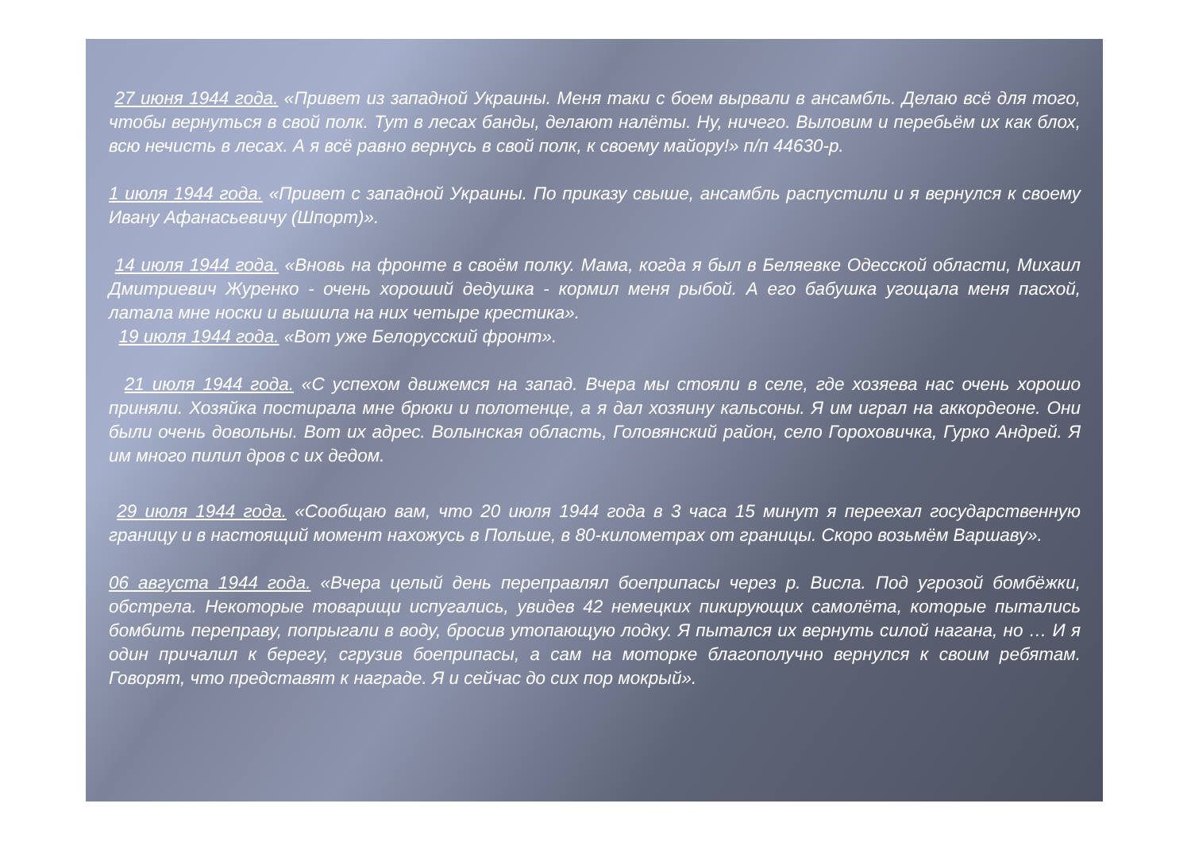27 июня 1944 года. «Привет из западной Украины. Меня таки с боем вырвали в ансамбль. Делаю всё для того, чтобы вернуться в свой полк. Тут в лесах банды, делают налёты. Ну, ничего. Выловим и перебьём их как блох, всю нечисть в лесах. А я всё равно вернусь в свой полк, к своему майору!» п/п 44630-р.
1 июля 1944 года. «Привет с западной Украины. По приказу свыше, ансамбль распустили и я вернулся к своему Ивану Афанасьевичу (Шпорт)».
14 июля 1944 года. «Вновь на фронте в своём полку. Мама, когда я был в Беляевке Одесской области, Михаил Дмитриевич Журенко - очень хороший дедушка - кормил меня рыбой. А его бабушка угощала меня пасхой, латала мне носки и вышила на них четыре крестика».
19 июля 1944 года. «Вот уже Белорусский фронт».
21 июля 1944 года. «С успехом движемся на запад. Вчера мы стояли в селе, где хозяева нас очень хорошо приняли. Хозяйка постирала мне брюки и полотенце, а я дал хозяину кальсоны. Я им играл на аккордеоне. Они были очень довольны. Вот их адрес. Волынская область, Головянский район, село Гороховичка, Гурко Андрей. Я им много пилил дров с их дедом.
29 июля 1944 года. «Сообщаю вам, что 20 июля 1944 года в 3 часа 15 минут я переехал государственную границу и в настоящий момент нахожусь в Польше, в 80-километрах от границы. Скоро возьмём Варшаву».
06 августа 1944 года. «Вчера целый день переправлял боеприпасы через р. Висла. Под угрозой бомбёжки, обстрела. Некоторые товарищи испугались, увидев 42 немецких пикирующих самолёта, которые пытались бомбить переправу, попрыгали в воду, бросив утопающую лодку. Я пытался их вернуть силой нагана, но … И я один причалил к берегу, сгрузив боеприпасы, а сам на моторке благополучно вернулся к своим ребятам. Говорят, что представят к награде. Я и сейчас до сих пор мокрый».